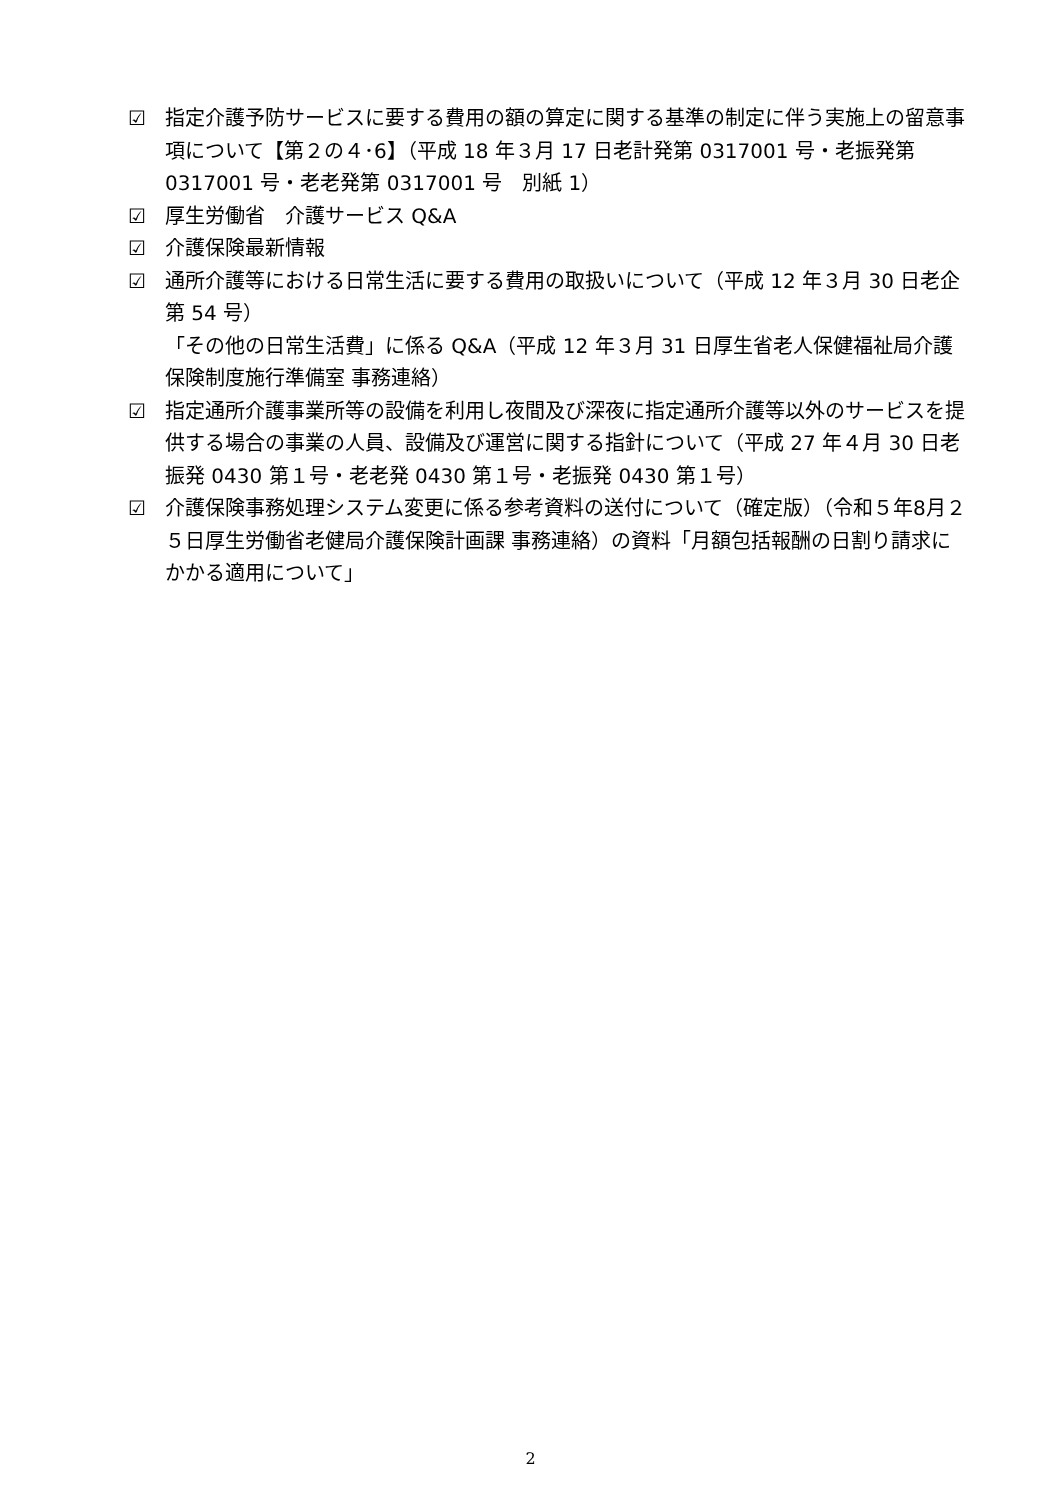☑ 指定介護予防サービスに要する費用の額の算定に関する基準の制定に伴う実施上の留意事項について【第２の４･6】（平成 18 年３月 17 日老計発第 0317001 号・老振発第 0317001 号・老老発第 0317001 号　別紙 1）
☑ 厚生労働省　介護サービス Q&A
☑ 介護保険最新情報
☑ 通所介護等における日常生活に要する費用の取扱いについて（平成 12 年３月 30 日老企第 54 号）
「その他の日常生活費」に係る Q&A（平成 12 年３月 31 日厚生省老人保健福祉局介護保険制度施行準備室 事務連絡）
☑ 指定通所介護事業所等の設備を利用し夜間及び深夜に指定通所介護等以外のサービスを提供する場合の事業の人員、設備及び運営に関する指針について（平成 27 年４月 30 日老振発 0430 第１号・老老発 0430 第１号・老振発 0430 第１号）
☑ 介護保険事務処理システム変更に係る参考資料の送付について（確定版）（令和５年8月２５日厚生労働省老健局介護保険計画課 事務連絡）の資料「月額包括報酬の日割り請求にかかる適用について」
2